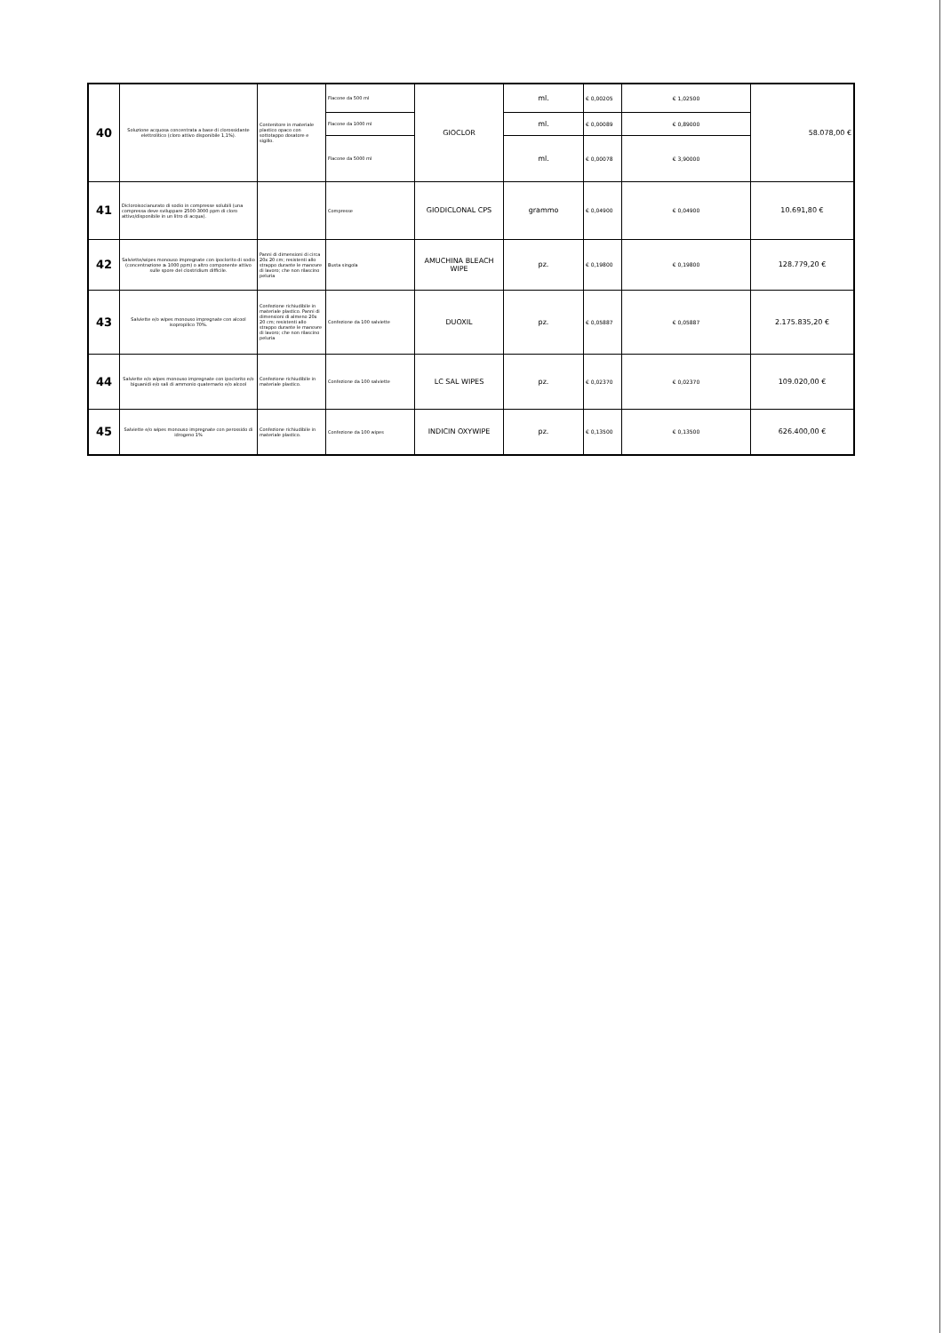| 40 | Soluzione acquosa concentrata a base di clorossidante elettrolitico (cloro attivo disponibile 1,1%). | Contenitore in materiale plastico opaco con sottotappo dosatore e sigillo. | Flacone da 500 ml | GIOCLOR | ml. | € 0,00205 | € 1,02500 | 58.078,00 € |
| | | | Flacone da 1000 ml | | ml. | € 0,00089 | € 0,89000 | |
| | | | Flacone da 5000 ml | | ml. | € 0,00078 | € 3,90000 | |
| 41 | Dicloroisocianurato di sodio in compresse solubili (una compressa deve sviluppare 2500-3000 ppm di cloro attivo/disponibile in un litro di acqua). | | Compresse | GIODICLONAL CPS | grammo | € 0,04900 | € 0,04900 | 10.691,80 € |
| 42 | Salviette/wipes monouso impregnate con ipoclorito di sodio (concentrazione ≥ 1000 ppm) o altro componente attivo sulle spore del clostridium difficile. | Panni di dimensioni di circa 20x 20 cm; resistenti allo strappo durante le manovre di lavoro; che non rilascino peluria | Busta singola | AMUCHINA BLEACH WIPE | pz. | € 0,19800 | € 0,19800 | 128.779,20 € |
| 43 | Salviette e/o wipes monouso impregnate con alcool isopropilico 70%. | Confezione richiudibile in materiale plastico. Panni di dimensioni di almeno 20x 20 cm; resistenti allo strappo durante le manovre di lavoro; che non rilascino peluria | Confezione da 100 salviette | DUOXIL | pz. | € 0,05887 | € 0,05887 | 2.175.835,20 € |
| 44 | Salviette e/o wipes monouso impregnate con ipoclorito e/o biguanidi e/o sali di ammonio quaternario e/o alcool | Confezione richiudibile in materiale plastico. | Confezione da 100 salviette | LC SAL WIPES | pz. | € 0,02370 | € 0,02370 | 109.020,00 € |
| 45 | Salviette e/o wipes monouso impregnate con perossido di idrogeno 1% | Confezione richiudibile in materiale plastico. | Confezione da 100 wipes | INDICIN OXYWIPE | pz. | € 0,13500 | € 0,13500 | 626.400,00 € |